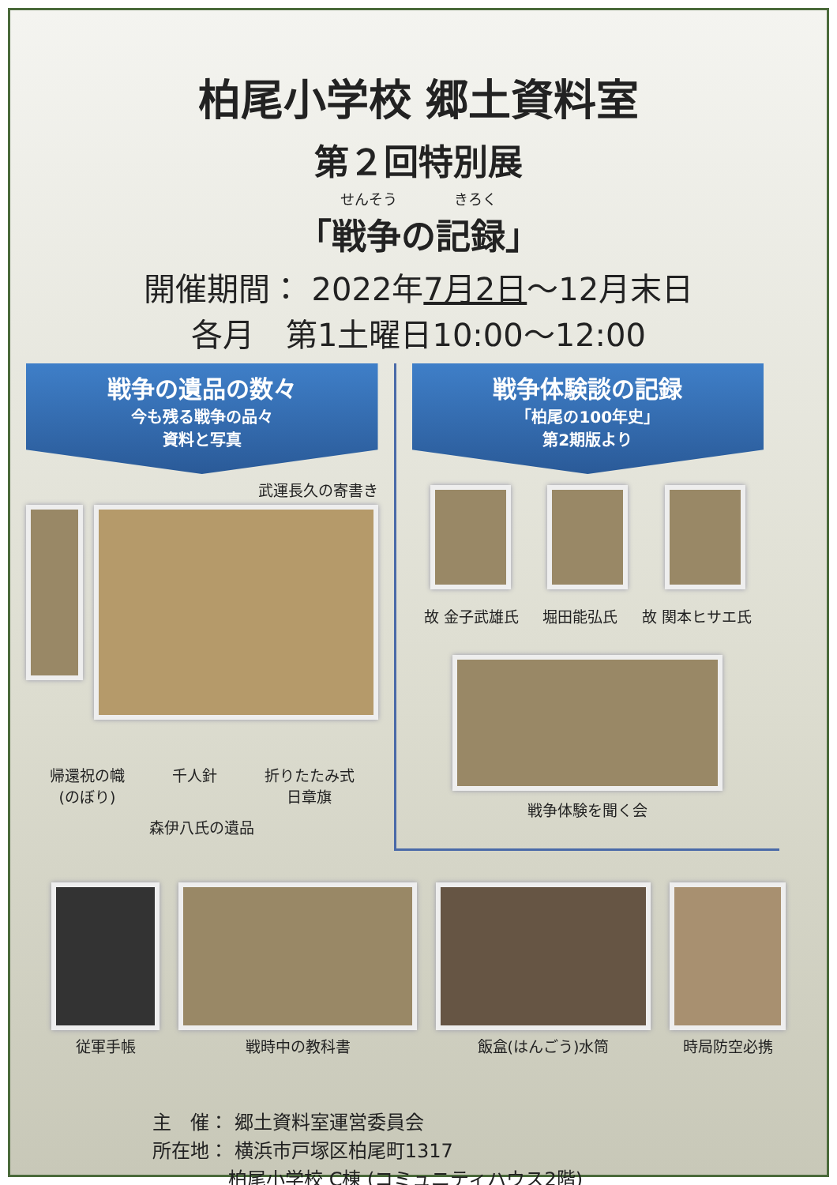柏尾小学校 郷土資料室
第２回特別展
せんそう　　　　きろく
「戦争の記録」
開催期間： 2022年7月2日～12月末日
各月　第1土曜日10:00～12:00
戦争の遺品の数々
今も残る戦争の品々
資料と写真
武運長久の寄書き
帰還祝の幟
(のぼり)
千人針 折りたたみ式
日章旗
森伊八氏の遺品
戦争体験談の記録
「柏尾の100年史」
第2期版より
故 金子武雄氏 堀田能弘氏 故 関本ヒサエ氏
戦争体験を聞く会
従軍手帳 戦時中の教科書 飯盒(はんごう)水筒 時局防空必携
主　催： 郷土資料室運営委員会
所在地： 横浜市戸塚区柏尾町1317
　　　　柏尾小学校 C棟 (コミュニティハウス2階)